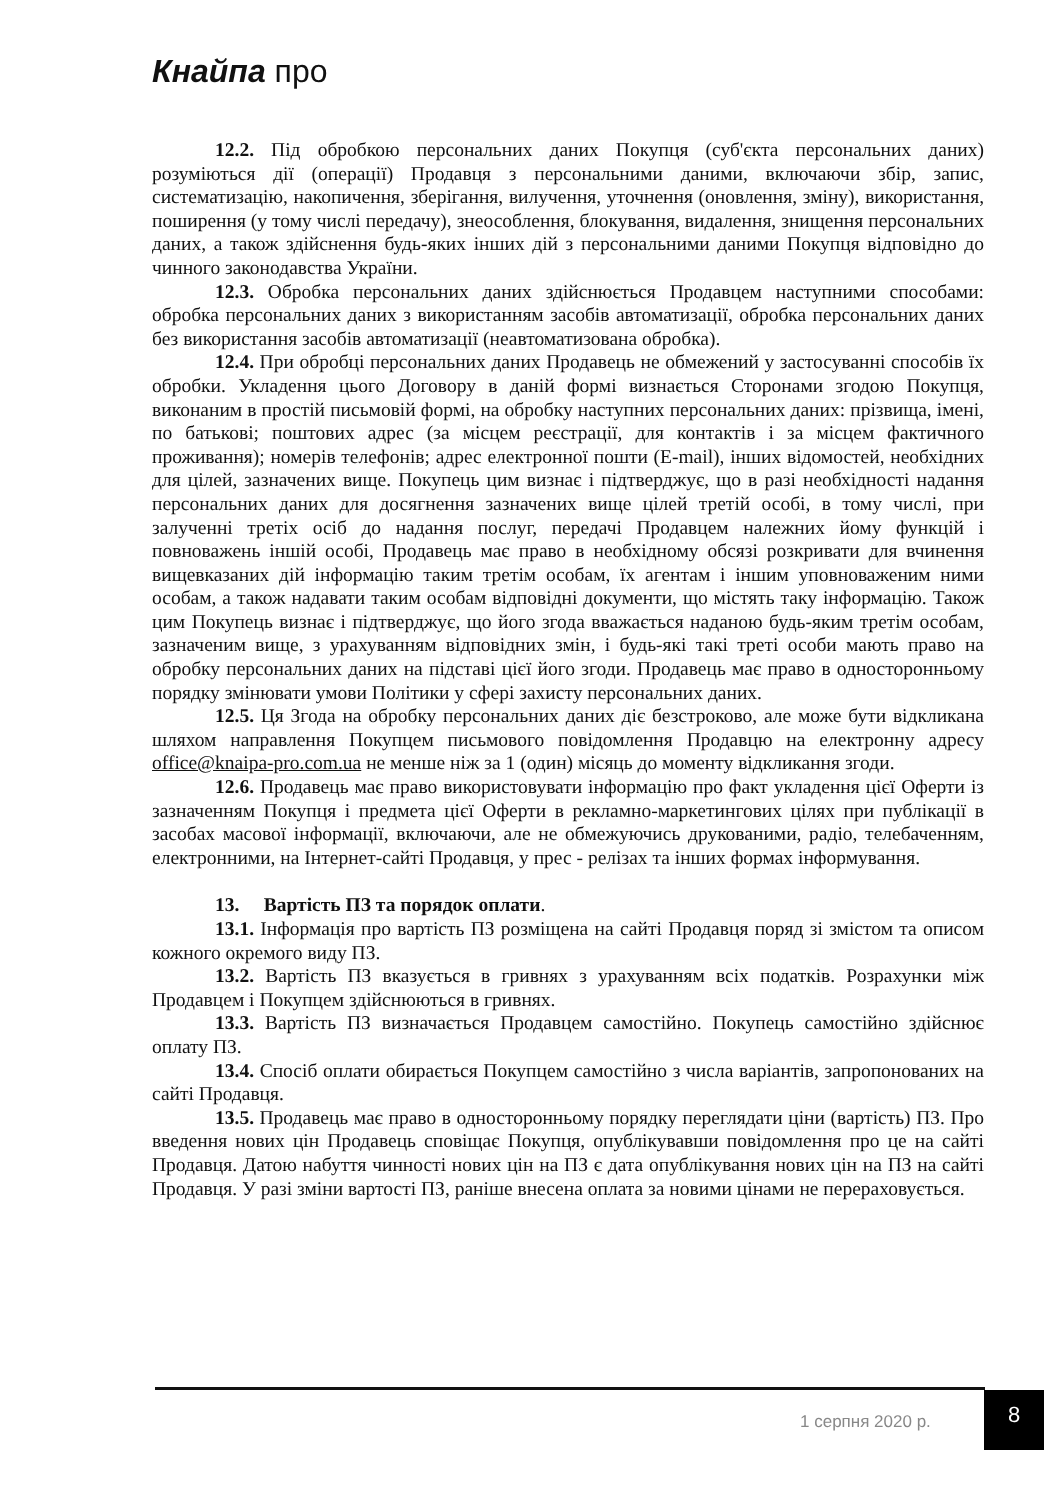Кнайпа про
12.2. Під обробкою персональних даних Покупця (суб'єкта персональних даних) розуміються дії (операції) Продавця з персональними даними, включаючи збір, запис, систематизацію, накопичення, зберігання, вилучення, уточнення (оновлення, зміну), використання, поширення (у тому числі передачу), знеособлення, блокування, видалення, знищення персональних даних, а також здійснення будь-яких інших дій з персональними даними Покупця відповідно до чинного законодавства України.
12.3. Обробка персональних даних здійснюється Продавцем наступними способами: обробка персональних даних з використанням засобів автоматизації, обробка персональних даних без використання засобів автоматизації (неавтоматизована обробка).
12.4. При обробці персональних даних Продавець не обмежений у застосуванні способів їх обробки. Укладення цього Договору в даній формі визнається Сторонами згодою Покупця, виконаним в простій письмовій формі, на обробку наступних персональних даних: прізвища, імені, по батькові; поштових адрес (за місцем реєстрації, для контактів і за місцем фактичного проживання); номерів телефонів; адрес електронної пошти (E-mail), інших відомостей, необхідних для цілей, зазначених вище. Покупець цим визнає і підтверджує, що в разі необхідності надання персональних даних для досягнення зазначених вище цілей третій особі, в тому числі, при залученні третіх осіб до надання послуг, передачі Продавцем належних йому функцій і повноважень іншій особі, Продавець має право в необхідному обсязі розкривати для вчинення вищевказаних дій інформацію таким третім особам, їх агентам і іншим уповноваженим ними особам, а також надавати таким особам відповідні документи, що містять таку інформацію. Також цим Покупець визнає і підтверджує, що його згода вважається наданою будь-яким третім особам, зазначеним вище, з урахуванням відповідних змін, і будь-які такі треті особи мають право на обробку персональних даних на підставі цієї його згоди. Продавець має право в односторонньому порядку змінювати умови Політики у сфері захисту персональних даних.
12.5. Ця Згода на обробку персональних даних діє безстроково, але може бути відкликана шляхом направлення Покупцем письмового повідомлення Продавцю на електронну адресу office@knaipa-pro.com.ua не менше ніж за 1 (один) місяць до моменту відкликання згоди.
12.6. Продавець має право використовувати інформацію про факт укладення цієї Оферти із зазначенням Покупця і предмета цієї Оферти в рекламно-маркетингових цілях при публікації в засобах масової інформації, включаючи, але не обмежуючись друкованими, радіо, телебаченням, електронними, на Інтернет-сайті Продавця, у прес - релізах та інших формах інформування.
13. Вартість ПЗ та порядок оплати.
13.1. Інформація про вартість ПЗ розміщена на сайті Продавця поряд зі змістом та описом кожного окремого виду ПЗ.
13.2. Вартість ПЗ вказується в гривнях з урахуванням всіх податків. Розрахунки між Продавцем і Покупцем здійснюються в гривнях.
13.3. Вартість ПЗ визначається Продавцем самостійно. Покупець самостійно здійснює оплату ПЗ.
13.4. Спосіб оплати обирається Покупцем самостійно з числа варіантів, запропонованих на сайті Продавця.
13.5. Продавець має право в односторонньому порядку переглядати ціни (вартість) ПЗ. Про введення нових цін Продавець сповіщає Покупця, опублікувавши повідомлення про це на сайті Продавця. Датою набуття чинності нових цін на ПЗ є дата опублікування нових цін на ПЗ на сайті Продавця. У разі зміни вартості ПЗ, раніше внесена оплата за новими цінами не перераховується.
1 серпня 2020 р.
8